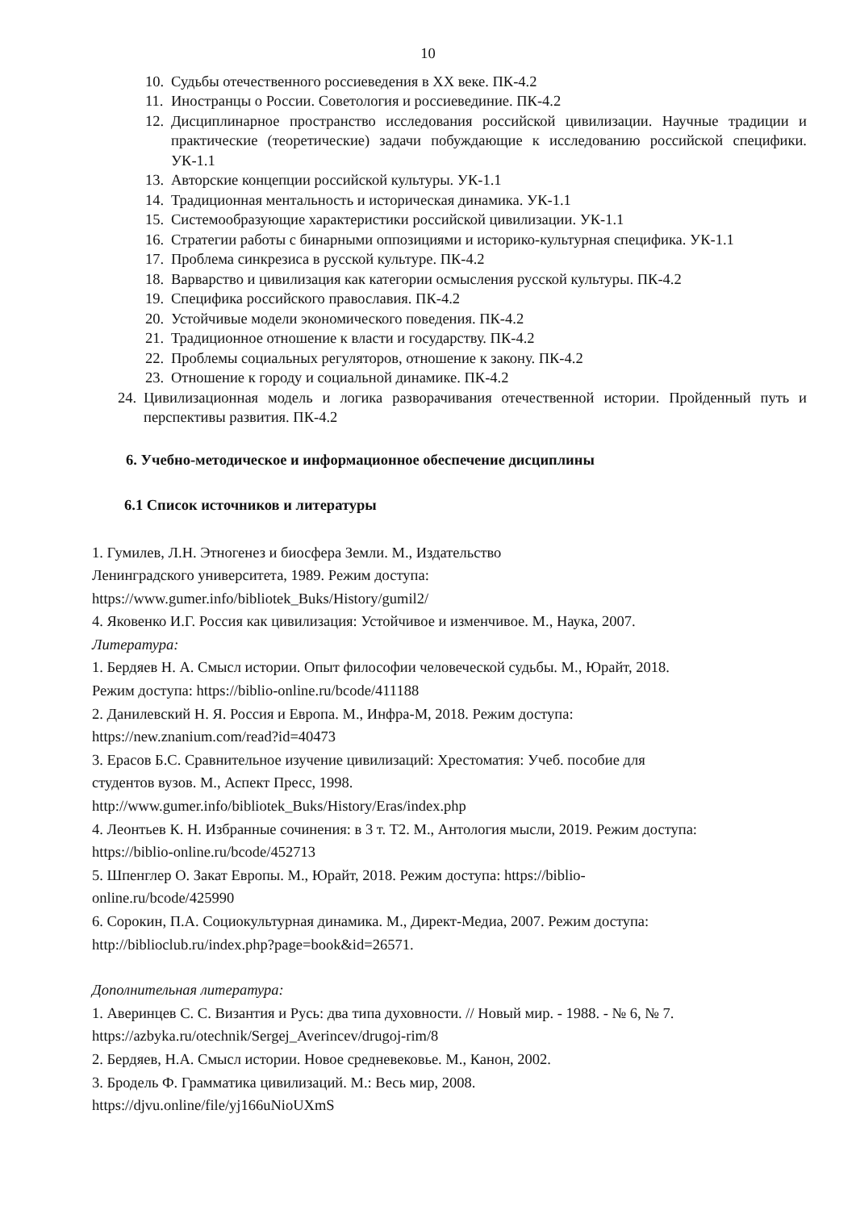10
10. Судьбы отечественного россиеведения в XX веке. ПК-4.2
11. Иностранцы о России. Советология и россиевединие. ПК-4.2
12. Дисциплинарное пространство исследования российской цивилизации. Научные традиции и практические (теоретические) задачи побуждающие к исследованию российской специфики. УК-1.1
13. Авторские концепции российской культуры. УК-1.1
14. Традиционная ментальность и историческая динамика. УК-1.1
15. Системообразующие характеристики российской цивилизации. УК-1.1
16. Стратегии работы с бинарными оппозициями и историко-культурная специфика. УК-1.1
17. Проблема синкрезиса в русской культуре. ПК-4.2
18. Варварство и цивилизация как категории осмысления русской культуры. ПК-4.2
19. Специфика российского православия. ПК-4.2
20. Устойчивые модели экономического поведения. ПК-4.2
21. Традиционное отношение к власти и государству. ПК-4.2
22. Проблемы социальных регуляторов, отношение к закону. ПК-4.2
23. Отношение к городу и социальной динамике. ПК-4.2
24. Цивилизационная модель и логика разворачивания отечественной истории. Пройденный путь и перспективы развития. ПК-4.2
6. Учебно-методическое и информационное обеспечение дисциплины
6.1 Список источников и литературы
1. Гумилев, Л.Н. Этногенез и биосфера Земли. М., Издательство
Ленинградского университета, 1989. Режим доступа:
https://www.gumer.info/bibliotek_Buks/History/gumil2/
4. Яковенко И.Г. Россия как цивилизация: Устойчивое и изменчивое. М., Наука, 2007.
Литература:
1. Бердяев Н. А. Смысл истории. Опыт философии человеческой судьбы. М., Юрайт, 2018.
Режим доступа: https://biblio-online.ru/bcode/411188
2. Данилевский Н. Я. Россия и Европа. М., Инфра-М, 2018. Режим доступа:
https://new.znanium.com/read?id=40473
3. Ерасов Б.С. Сравнительное изучение цивилизаций: Хрестоматия: Учеб. пособие для
студентов вузов. М., Аспект Пресс, 1998.
http://www.gumer.info/bibliotek_Buks/History/Eras/index.php
4. Леонтьев К. Н. Избранные сочинения: в 3 т. Т2. М., Антология мысли, 2019. Режим доступа:
https://biblio-online.ru/bcode/452713
5. Шпенглер О. Закат Европы. М., Юрайт, 2018. Режим доступа: https://biblio-
online.ru/bcode/425990
6. Сорокин, П.А. Социокультурная динамика. М., Директ-Медиа, 2007. Режим доступа:
http://biblioclub.ru/index.php?page=book&id=26571.
Дополнительная литература:
1. Аверинцев С. С. Византия и Русь: два типа духовности. // Новый мир. - 1988. - № 6, № 7.
https://azbyka.ru/otechnik/Sergej_Averincev/drugoj-rim/8
2. Бердяев, Н.А. Смысл истории. Новое средневековье. М., Канон, 2002.
3. Бродель Ф. Грамматика цивилизаций. М.: Весь мир, 2008.
https://djvu.online/file/yj166uNioUXmS